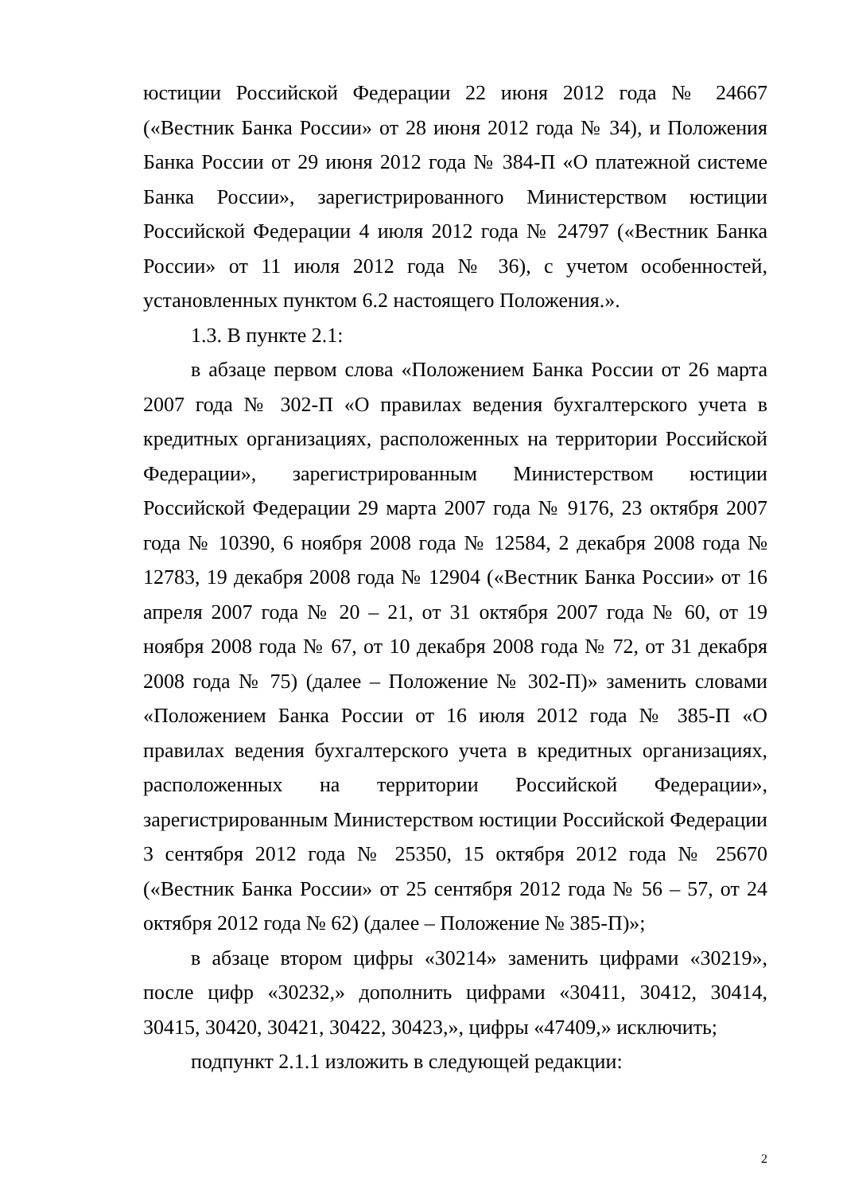юстиции Российской Федерации 22 июня 2012 года № 24667 («Вестник Банка России» от 28 июня 2012 года № 34), и Положения Банка России от 29 июня 2012 года № 384-П «О платежной системе Банка России», зарегистрированного Министерством юстиции Российской Федерации 4 июля 2012 года № 24797 («Вестник Банка России» от 11 июля 2012 года № 36), с учетом особенностей, установленных пунктом 6.2 настоящего Положения.».
1.3. В пункте 2.1:
в абзаце первом слова «Положением Банка России от 26 марта 2007 года № 302-П «О правилах ведения бухгалтерского учета в кредитных организациях, расположенных на территории Российской Федерации», зарегистрированным Министерством юстиции Российской Федерации 29 марта 2007 года № 9176, 23 октября 2007 года № 10390, 6 ноября 2008 года № 12584, 2 декабря 2008 года № 12783, 19 декабря 2008 года № 12904 («Вестник Банка России» от 16 апреля 2007 года № 20 – 21, от 31 октября 2007 года № 60, от 19 ноября 2008 года № 67, от 10 декабря 2008 года № 72, от 31 декабря 2008 года № 75) (далее – Положение № 302-П)» заменить словами «Положением Банка России от 16 июля 2012 года № 385-П «О правилах ведения бухгалтерского учета в кредитных организациях, расположенных на территории Российской Федерации», зарегистрированным Министерством юстиции Российской Федерации 3 сентября 2012 года № 25350, 15 октября 2012 года № 25670 («Вестник Банка России» от 25 сентября 2012 года № 56 – 57, от 24 октября 2012 года № 62) (далее – Положение № 385-П)»;
в абзаце втором цифры «30214» заменить цифрами «30219», после цифр «30232,» дополнить цифрами «30411, 30412, 30414, 30415, 30420, 30421, 30422, 30423,», цифры «47409,» исключить;
подпункт 2.1.1 изложить в следующей редакции:
2